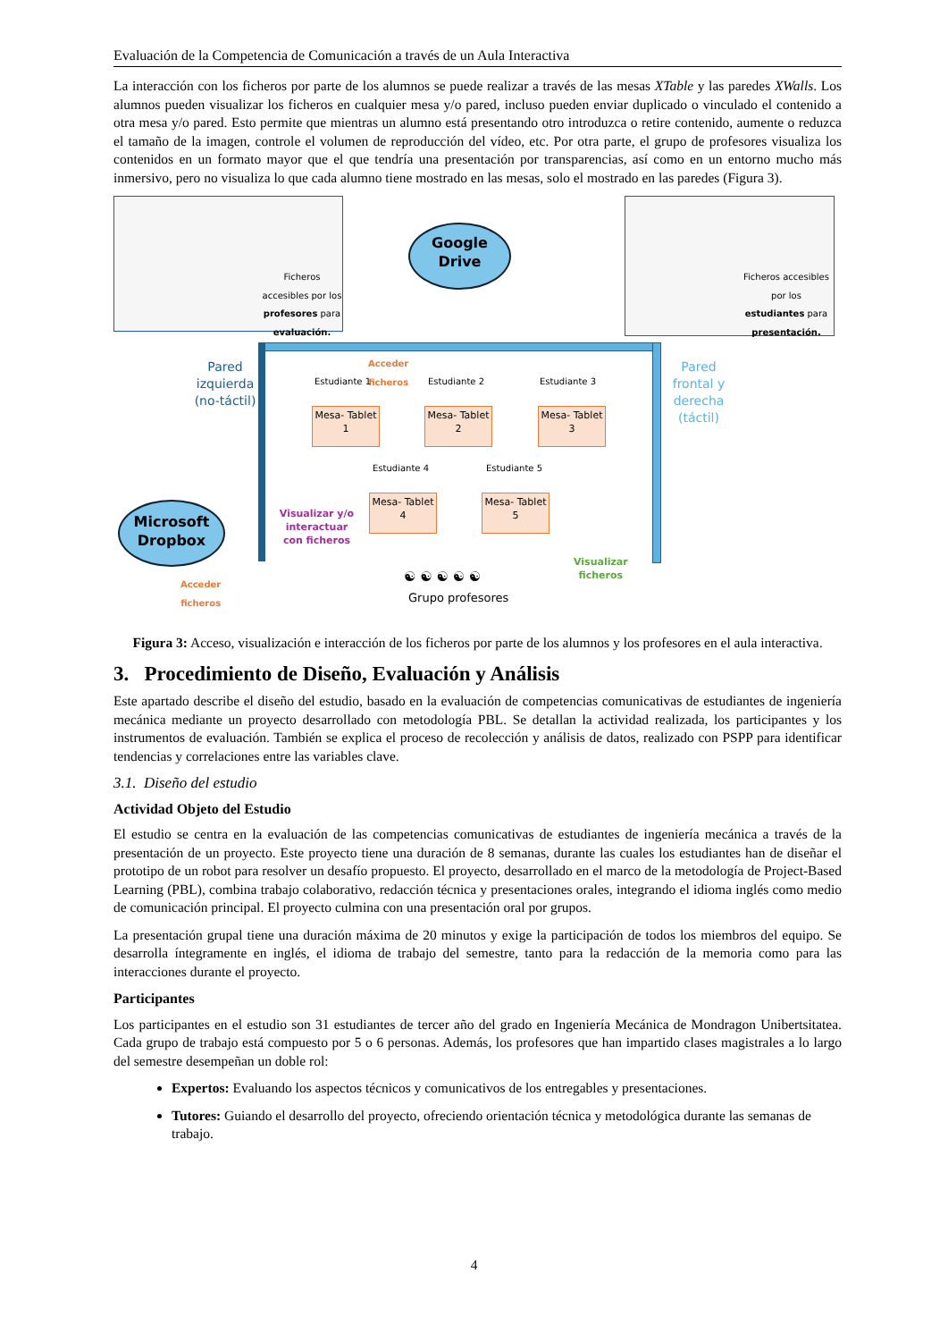Evaluación de la Competencia de Comunicación a través de un Aula Interactiva
La interacción con los ficheros por parte de los alumnos se puede realizar a través de las mesas XTable y las paredes XWalls. Los alumnos pueden visualizar los ficheros en cualquier mesa y/o pared, incluso pueden enviar duplicado o vinculado el contenido a otra mesa y/o pared. Esto permite que mientras un alumno está presentando otro introduzca o retire contenido, aumente o reduzca el tamaño de la imagen, controle el volumen de reproducción del vídeo, etc. Por otra parte, el grupo de profesores visualiza los contenidos en un formato mayor que el que tendría una presentación por transparencias, así como en un entorno mucho más inmersivo, pero no visualiza lo que cada alumno tiene mostrado en las mesas, solo el mostrado en las paredes (Figura 3).
Ficheros accesibles por los profesores para evaluación.
Ficheros accesibles por los estudiantes para presentación.
Google
Drive
Microsoft
Dropbox
Pared izquierda (no-táctil)
Pared frontal y derecha (táctil)
Acceder
ficheros
Estudiante 1 Estudiante 2 Estudiante 3
Mesa- Tablet
1
Mesa- Tablet
2
Mesa- Tablet
3
Estudiante 4 Estudiante 5
Mesa- Tablet
4
Mesa- Tablet
5
Visualizar y/o interactuar con ficheros
Visualizar
ficheros
Acceder
ficheros
☯ ☯ ☯ ☯ ☯
Grupo profesores
Figura 3: Acceso, visualización e interacción de los ficheros por parte de los alumnos y los profesores en el aula interactiva.
3. Procedimiento de Diseño, Evaluación y Análisis
Este apartado describe el diseño del estudio, basado en la evaluación de competencias comunicativas de estudiantes de ingeniería mecánica mediante un proyecto desarrollado con metodología PBL. Se detallan la actividad realizada, los participantes y los instrumentos de evaluación. También se explica el proceso de recolección y análisis de datos, realizado con PSPP para identificar tendencias y correlaciones entre las variables clave.
3.1. Diseño del estudio
Actividad Objeto del Estudio
El estudio se centra en la evaluación de las competencias comunicativas de estudiantes de ingeniería mecánica a través de la presentación de un proyecto. Este proyecto tiene una duración de 8 semanas, durante las cuales los estudiantes han de diseñar el prototipo de un robot para resolver un desafío propuesto. El proyecto, desarrollado en el marco de la metodología de Project-Based Learning (PBL), combina trabajo colaborativo, redacción técnica y presentaciones orales, integrando el idioma inglés como medio de comunicación principal. El proyecto culmina con una presentación oral por grupos.
La presentación grupal tiene una duración máxima de 20 minutos y exige la participación de todos los miembros del equipo. Se desarrolla íntegramente en inglés, el idioma de trabajo del semestre, tanto para la redacción de la memoria como para las interacciones durante el proyecto.
Participantes
Los participantes en el estudio son 31 estudiantes de tercer año del grado en Ingeniería Mecánica de Mondragon Unibertsitatea. Cada grupo de trabajo está compuesto por 5 o 6 personas. Además, los profesores que han impartido clases magistrales a lo largo del semestre desempeñan un doble rol:
Expertos: Evaluando los aspectos técnicos y comunicativos de los entregables y presentaciones.
Tutores: Guiando el desarrollo del proyecto, ofreciendo orientación técnica y metodológica durante las semanas de trabajo.
4